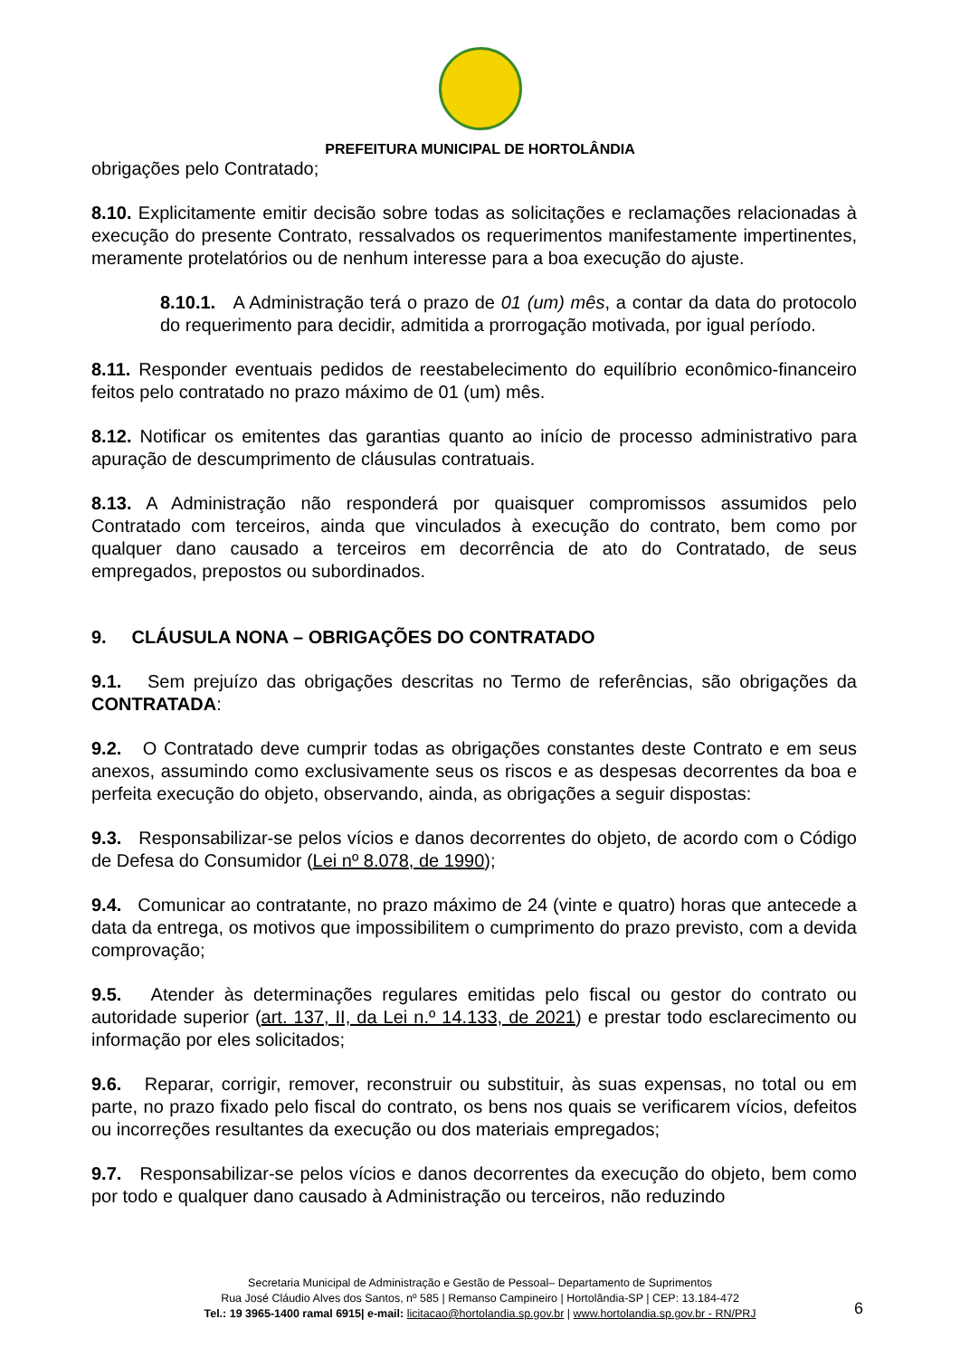PREFEITURA MUNICIPAL DE HORTOLÂNDIA
obrigações pelo Contratado;
8.10. Explicitamente emitir decisão sobre todas as solicitações e reclamações relacionadas à execução do presente Contrato, ressalvados os requerimentos manifestamente impertinentes, meramente protelatórios ou de nenhum interesse para a boa execução do ajuste.
8.10.1. A Administração terá o prazo de 01 (um) mês, a contar da data do protocolo do requerimento para decidir, admitida a prorrogação motivada, por igual período.
8.11. Responder eventuais pedidos de reestabelecimento do equilíbrio econômico-financeiro feitos pelo contratado no prazo máximo de 01 (um) mês.
8.12. Notificar os emitentes das garantias quanto ao início de processo administrativo para apuração de descumprimento de cláusulas contratuais.
8.13. A Administração não responderá por quaisquer compromissos assumidos pelo Contratado com terceiros, ainda que vinculados à execução do contrato, bem como por qualquer dano causado a terceiros em decorrência de ato do Contratado, de seus empregados, prepostos ou subordinados.
9. CLÁUSULA NONA – OBRIGAÇÕES DO CONTRATADO
9.1. Sem prejuízo das obrigações descritas no Termo de referências, são obrigações da CONTRATADA:
9.2. O Contratado deve cumprir todas as obrigações constantes deste Contrato e em seus anexos, assumindo como exclusivamente seus os riscos e as despesas decorrentes da boa e perfeita execução do objeto, observando, ainda, as obrigações a seguir dispostas:
9.3. Responsabilizar-se pelos vícios e danos decorrentes do objeto, de acordo com o Código de Defesa do Consumidor (Lei nº 8.078, de 1990);
9.4. Comunicar ao contratante, no prazo máximo de 24 (vinte e quatro) horas que antecede a data da entrega, os motivos que impossibilitem o cumprimento do prazo previsto, com a devida comprovação;
9.5. Atender às determinações regulares emitidas pelo fiscal ou gestor do contrato ou autoridade superior (art. 137, II, da Lei n.º 14.133, de 2021) e prestar todo esclarecimento ou informação por eles solicitados;
9.6. Reparar, corrigir, remover, reconstruir ou substituir, às suas expensas, no total ou em parte, no prazo fixado pelo fiscal do contrato, os bens nos quais se verificarem vícios, defeitos ou incorreções resultantes da execução ou dos materiais empregados;
9.7. Responsabilizar-se pelos vícios e danos decorrentes da execução do objeto, bem como por todo e qualquer dano causado à Administração ou terceiros, não reduzindo
Secretaria Municipal de Administração e Gestão de Pessoal– Departamento de Suprimentos
Rua José Cláudio Alves dos Santos, nº 585 | Remanso Campineiro | Hortolândia-SP | CEP: 13.184-472
Tel.: 19 3965-1400 ramal 6915| e-mail: licitacao@hortolandia.sp.gov.br | www.hortolandia.sp.gov.br - RN/PRJ
6